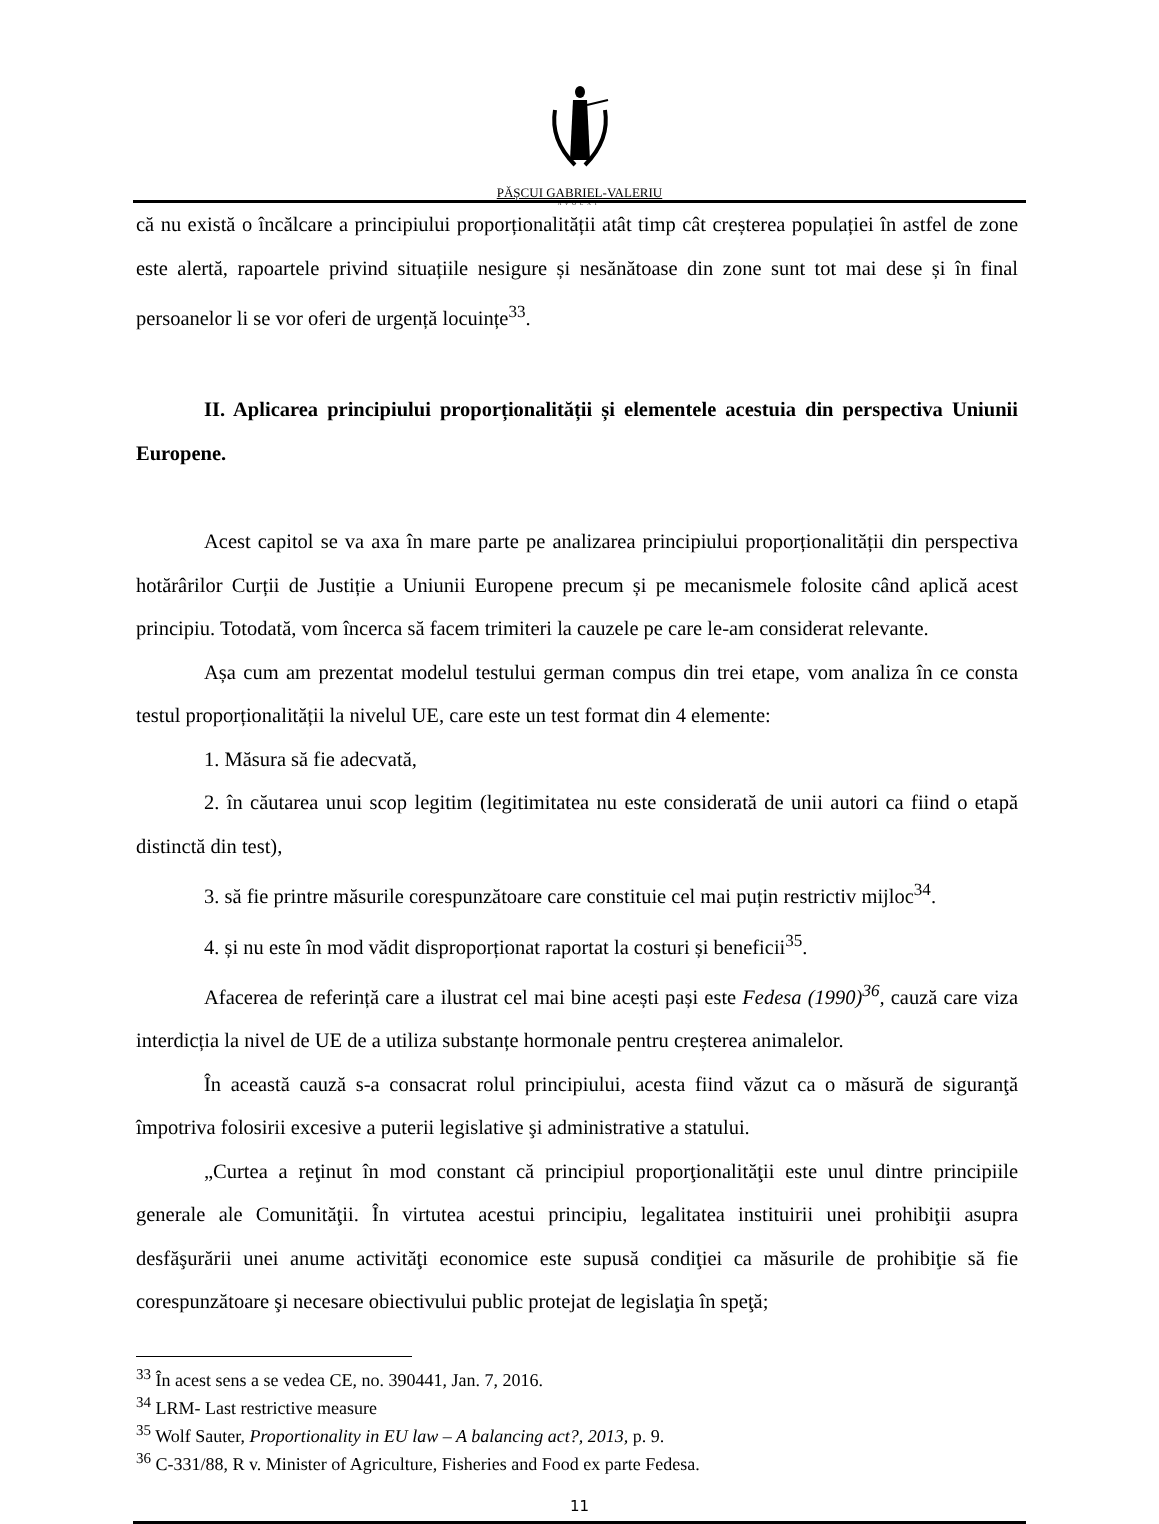PĂȘCUI GABRIEL-VALERIU
AVOCAT
că nu există o încălcare a principiului proporționalității atât timp cât creșterea populației în astfel de zone este alertă, rapoartele privind situațiile nesigure și nesănătoase din zone sunt tot mai dese și în final persoanelor li se vor oferi de urgență locuințe<sup>33</sup>.
II. Aplicarea principiului proporționalității și elementele acestuia din perspectiva Uniunii Europene.
Acest capitol se va axa în mare parte pe analizarea principiului proporționalității din perspectiva hotărârilor Curții de Justiție a Uniunii Europene precum și pe mecanismele folosite când aplică acest principiu. Totodată, vom încerca să facem trimiteri la cauzele pe care le-am considerat relevante.
Așa cum am prezentat modelul testului german compus din trei etape, vom analiza în ce consta testul proporționalității la nivelul UE, care este un test format din 4 elemente:
1. Măsura să fie adecvată,
2. în căutarea unui scop legitim (legitimitatea nu este considerată de unii autori ca fiind o etapă distinctă din test),
3. să fie printre măsurile corespunzătoare care constituie cel mai puțin restrictiv mijloc<sup>34</sup>.
4. și nu este în mod vădit disproporționat raportat la costuri și beneficii<sup>35</sup>.
Afacerea de referință care a ilustrat cel mai bine acești pași este Fedesa (1990)<sup>36</sup>, cauză care viza interdicția la nivel de UE de a utiliza substanțe hormonale pentru creșterea animalelor.
În această cauză s-a consacrat rolul principiului, acesta fiind văzut ca o măsură de siguranţă împotriva folosirii excesive a puterii legislative şi administrative a statului.
„Curtea a reţinut în mod constant că principiul proporţionalităţii este unul dintre principiile generale ale Comunităţii. În virtutea acestui principiu, legalitatea instituirii unei prohibiţii asupra desfăşurării unei anume activităţi economice este supusă condiţiei ca măsurile de prohibiţie să fie corespunzătoare şi necesare obiectivului public protejat de legislaţia în speţă;
<sup>33</sup> În acest sens a se vedea CE, no. 390441, Jan. 7, 2016.
<sup>34</sup> LRM- Last restrictive measure
<sup>35</sup> Wolf Sauter, Proportionality in EU law – A balancing act?, 2013, p. 9.
<sup>36</sup> C-331/88, R v. Minister of Agriculture, Fisheries and Food ex parte Fedesa.
11